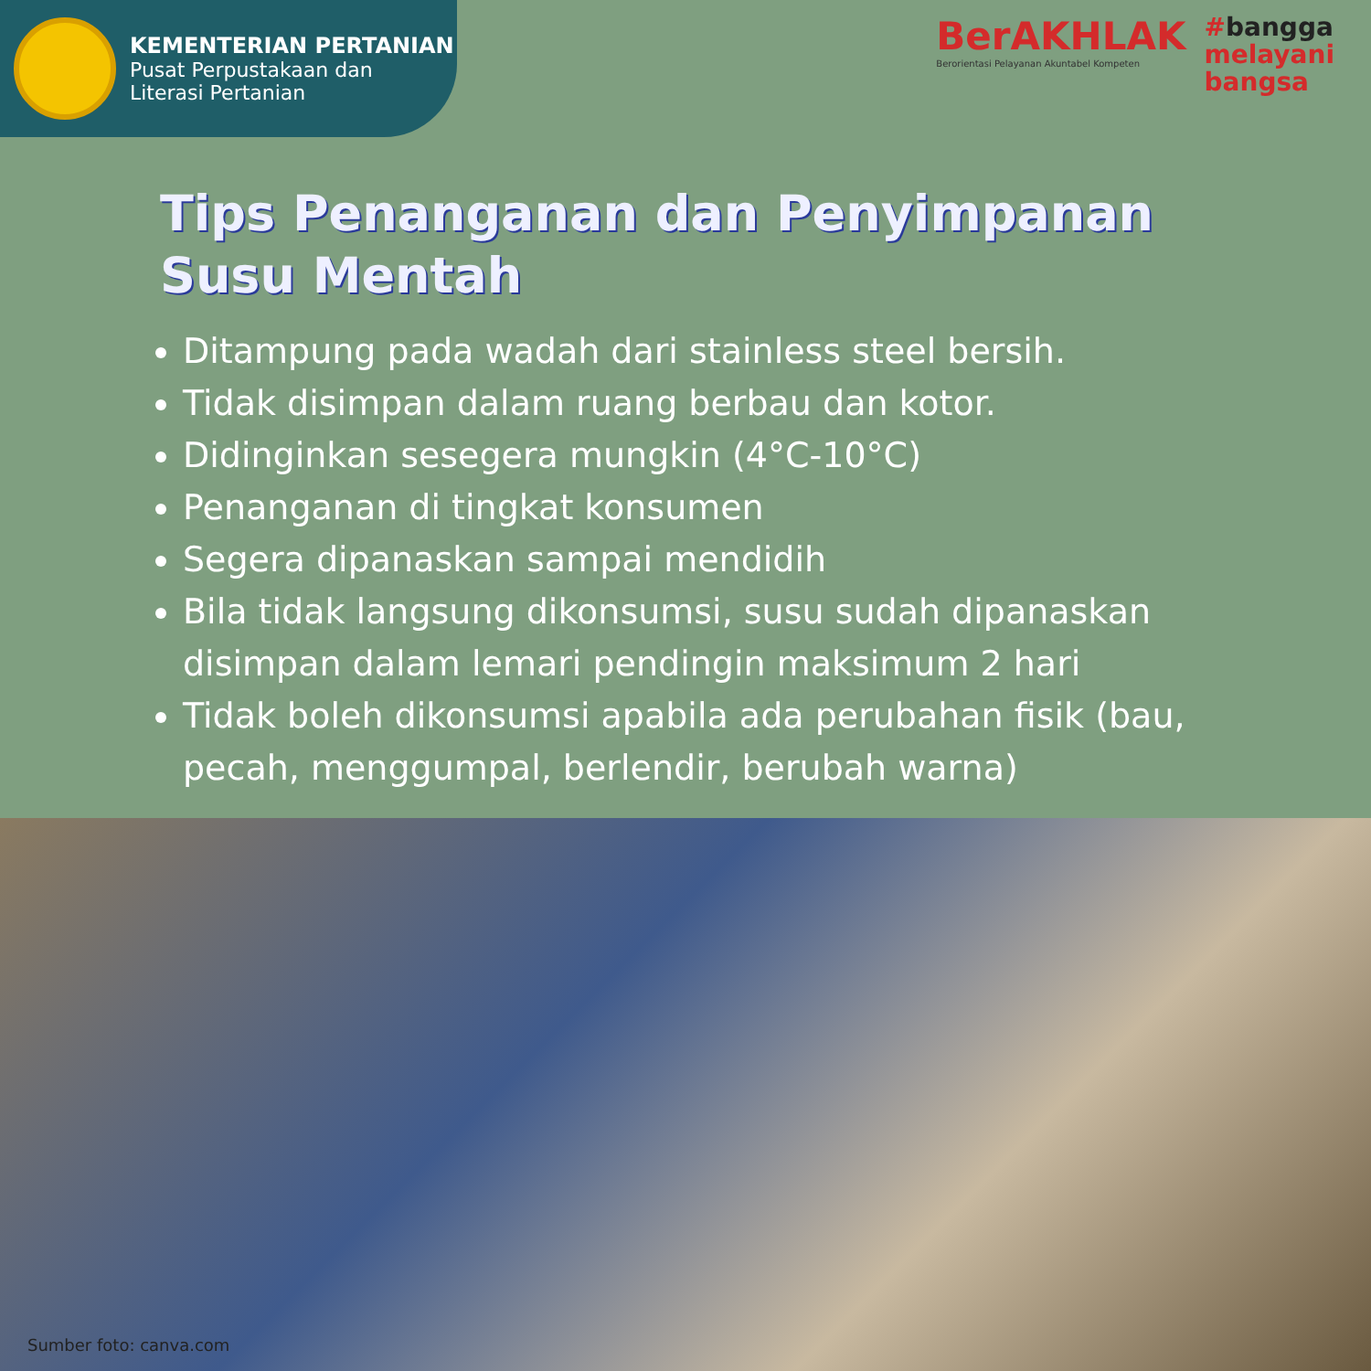KEMENTERIAN PERTANIAN
Pusat Perpustakaan dan
Literasi Pertanian
BerAKHLAK
Berorientasi Pelayanan Akuntabel Kompeten
#bangga
melayani
bangsa
Tips Penanganan dan Penyimpanan
Susu Mentah
Ditampung pada wadah dari stainless steel bersih.
Tidak disimpan dalam ruang berbau dan kotor.
Didinginkan sesegera mungkin (4°C-10°C)
Penanganan di tingkat konsumen
Segera dipanaskan sampai mendidih
Bila tidak langsung dikonsumsi, susu sudah dipanaskan disimpan dalam lemari pendingin maksimum 2 hari
Tidak boleh dikonsumsi apabila ada perubahan fisik (bau, pecah, menggumpal, berlendir, berubah warna)
Sumber foto: canva.com